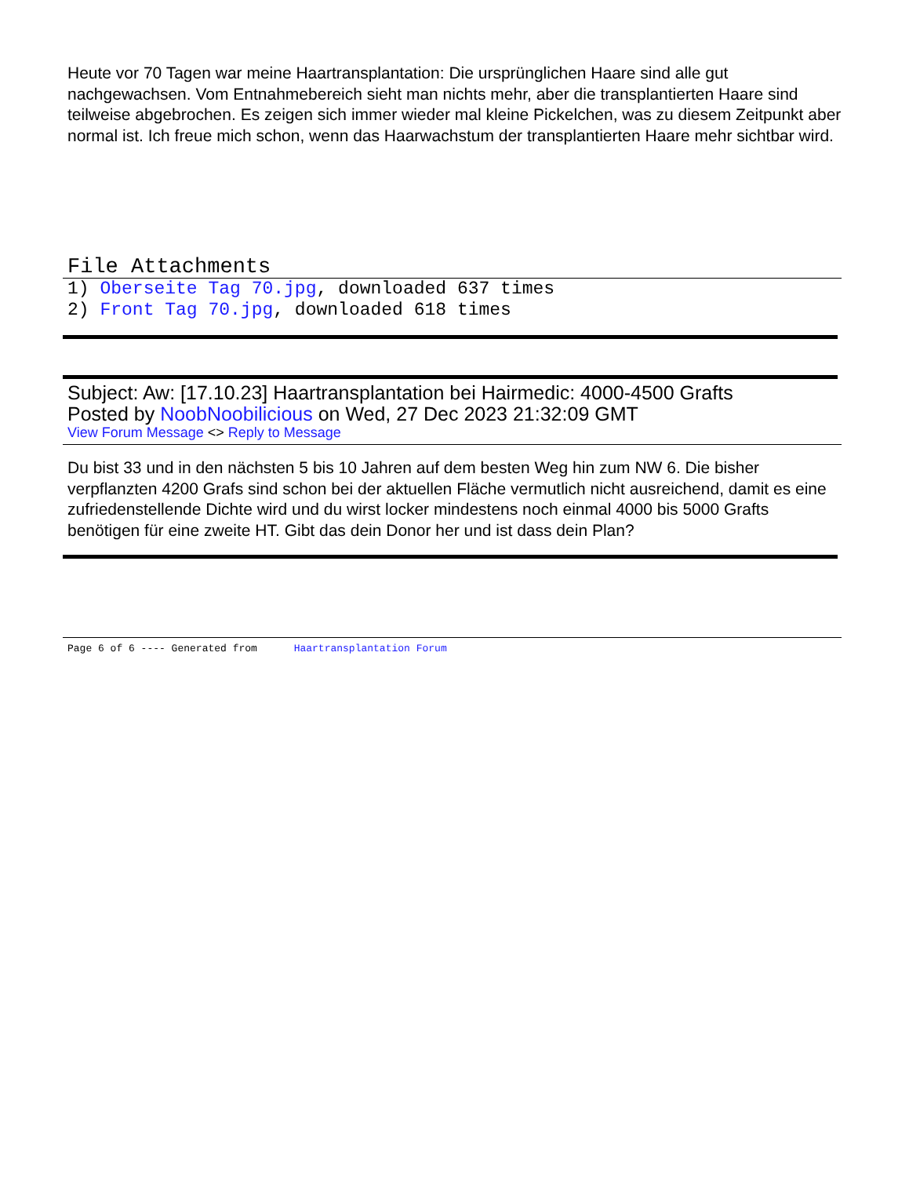Heute vor 70 Tagen war meine Haartransplantation: Die ursprünglichen Haare sind alle gut nachgewachsen. Vom Entnahmebereich sieht man nichts mehr, aber die transplantierten Haare sind teilweise abgebrochen. Es zeigen sich immer wieder mal kleine Pickelchen, was zu diesem Zeitpunkt aber normal ist. Ich freue mich schon, wenn das Haarwachstum der transplantierten Haare mehr sichtbar wird.
File Attachments
1) Oberseite Tag 70.jpg, downloaded 637 times
2) Front Tag 70.jpg, downloaded 618 times
Subject: Aw: [17.10.23] Haartransplantation bei Hairmedic: 4000-4500 Grafts
Posted by NoobNoobilicious on Wed, 27 Dec 2023 21:32:09 GMT
View Forum Message <> Reply to Message
Du bist 33 und in den nächsten 5 bis 10 Jahren auf dem besten Weg hin zum NW 6. Die bisher verpflanzten 4200 Grafs sind schon bei der aktuellen Fläche vermutlich nicht ausreichend, damit es eine zufriedenstellende Dichte wird und du wirst locker mindestens noch einmal 4000 bis 5000 Grafts benötigen für eine zweite HT. Gibt das dein Donor her und ist dass dein Plan?
Page 6 of 6 ---- Generated from Haartransplantation Forum